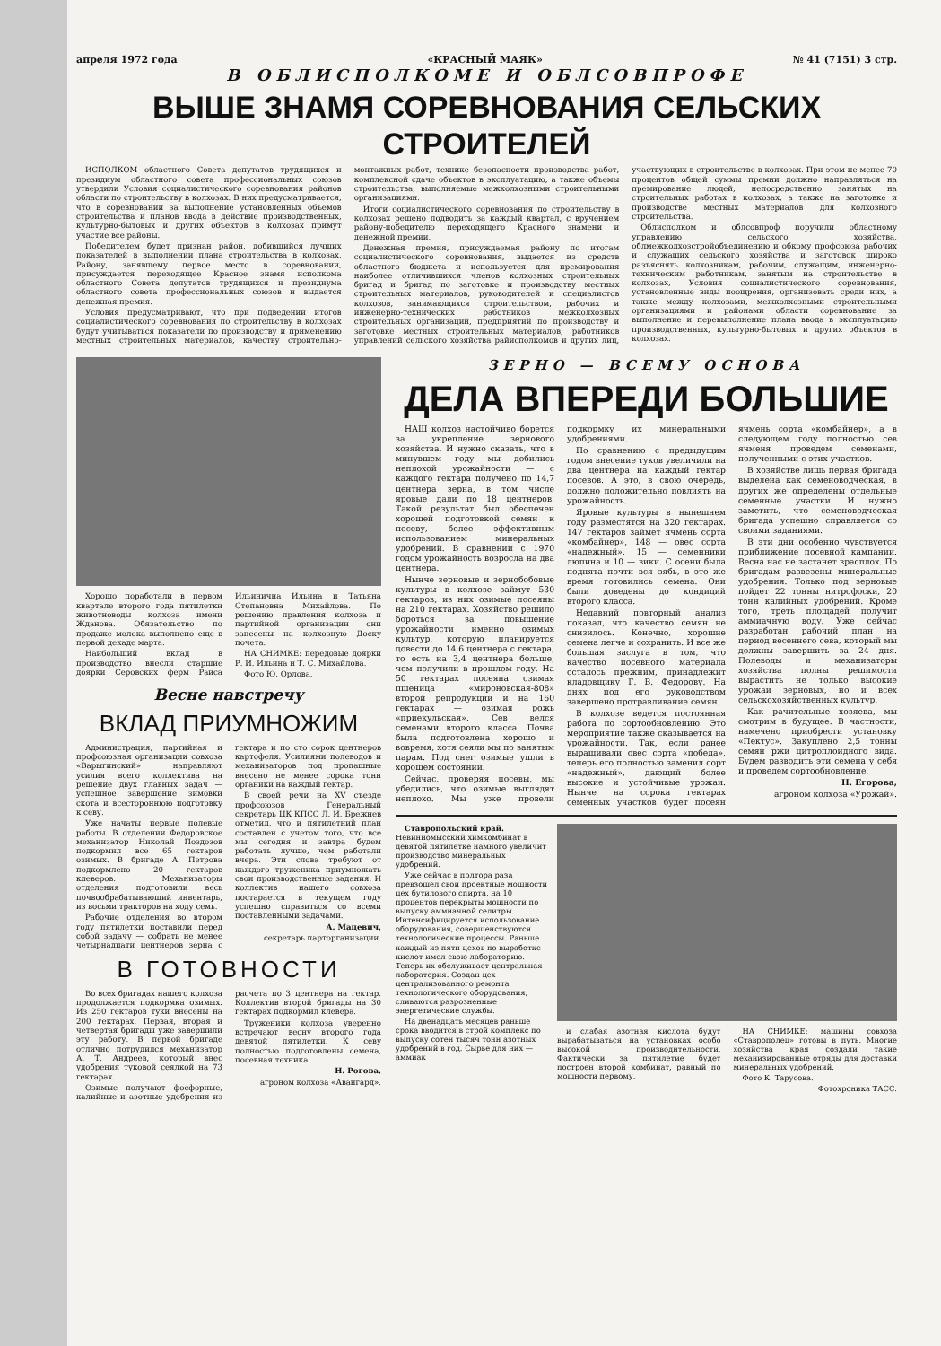апреля 1972 года «КРАСНЫЙ МАЯК» № 41 (7151) 3 стр.
В ОБЛИСПОЛКОМЕ И ОБЛСОВПРОФЕ
ВЫШЕ ЗНАМЯ СОРЕВНОВАНИЯ СЕЛЬСКИХ СТРОИТЕЛЕЙ
ИСПОЛКОМ областного Совета депутатов трудящихся и президиум областного совета профессиональных союзов утвердили Условия социалистического соревнования районов области по строительству в колхозах. В них предусматривается, что в соревновании за выполнение установленных объемов строительства и планов ввода в действие производственных, культурно-бытовых и других объектов в колхозах примут участие все районы.
Победителем будет признан район, добившийся лучших показателей в выполнении плана строительства в колхозах. Району, занявшему первое место в соревновании, присуждается переходящее Красное знамя исполкома областного Совета депутатов трудящихся и президиума областного совета профессиональных союзов и выдается денежная премия.
Условия предусматривают, что при подведении итогов социалистического соревнования по строительству в колхозах будут учитываться показатели по производству и применению местных строительных материалов, качеству строительно-монтажных работ, технике безопасности производства работ, комплексной сдаче объектов в эксплуатацию, а также объемы строительства, выполняемые межколхозными строительными организациями.
Итоги социалистического соревнования по строительству в колхозах решено подводить за каждый квартал, с вручением району-победителю переходящего Красного знамени и денежной премии.
Денежная премия, присуждаемая району по итогам социалистического соревнования, выдается из средств областного бюджета и используется для премирования наиболее отличившихся членов колхозных строительных бригад и бригад по заготовке и производству местных строительных материалов, руководителей и специалистов колхозов, занимающихся строительством, рабочих и инженерно-технических работников межколхозных строительных организаций, предприятий по производству и заготовке местных строительных материалов, работников управлений сельского хозяйства райисполкомов и других лиц, участвующих в строительстве в колхозах. При этом не менее 70 процентов общей суммы премии должно направляться на премирование людей, непосредственно занятых на строительных работах в колхозах, а также на заготовке и производстве местных материалов для колхозного строительства.
Облисполком и облсовпроф поручили областному управлению сельского хозяйства, облмежколхозстройобъединению и обкому профсоюза рабочих и служащих сельского хозяйства и заготовок широко разъяснять колхозникам, рабочим, служащим, инженерно-техническим работникам, занятым на строительстве в колхозах, Условия социалистического соревнования, установленные виды поощрения, организовать среди них, а также между колхозами, межколхозными строительными организациями и районами области соревнование за выполнение и перевыполнение плана ввода в эксплуатацию производственных, культурно-бытовых и других объектов в колхозах.
Хорошо поработали в первом квартале второго года пятилетки животноводы колхоза имени Жданова. Обязательство по продаже молока выполнено еще в первой декаде марта.
Наибольший вклад в производство внесли старшие доярки Серовских ферм Раиса Ильинична Ильина и Татьяна Степановна Михайлова. По решению правления колхоза и партийной организации они занесены на колхозную Доску почета.
НА СНИМКЕ: передовые доярки Р. И. Ильина и Т. С. Михайлова.
Фото Ю. Орлова.
Весне навстречу
ВКЛАД ПРИУМНОЖИМ
Администрация, партийная и профсоюзная организации совхоза «Варыгинский» направляют усилия всего коллектива на решение двух главных задач — успешное завершение зимовки скота и всестороннюю подготовку к севу.
Уже начаты первые полевые работы. В отделении Федоровское механизатор Николай Поздозов подкормил все 65 гектаров озимых. В бригаде А. Петрова подкормлено 20 гектаров клеверов. Механизаторы отделения подготовили весь почвообрабатывающий инвентарь, из восьми тракторов на ходу семь.
Рабочие отделения во втором году пятилетки поставили перед собой задачу — собрать не менее четырнадцати центнеров зерна с гектара и по сто сорок центнеров картофеля. Усилиями полеводов и механизаторов под пропашные внесено не менее сорока тонн органики на каждый гектар.
В своей речи на XV съезде профсоюзов Генеральный секретарь ЦК КПСС Л. И. Брежнев отметил, что и пятилетний план составлен с учетом того, что все мы сегодня и завтра будем работать лучше, чем работали вчера. Эти слова требуют от каждого труженика приумножать свои производственные задания. И коллектив нашего совхоза постарается в текущем году успешно справиться со всеми поставленными задачами.
А. Мацевич,
секретарь парторганизации.
В ГОТОВНОСТИ
Во всех бригадах нашего колхоза продолжается подкормка озимых. Из 250 гектаров туки внесены на 200 гектарах. Первая, вторая и четвертая бригады уже завершили эту работу. В первой бригаде отлично потрудился механизатор А. Т. Андреев, который внес удобрения туковой сеялкой на 73 гектарах.
Озимые получают фосфорные, калийные и азотные удобрения из расчета по 3 центнера на гектар. Коллектив второй бригады на 30 гектарах подкормил клевера.
Труженики колхоза уверенно встречают весну второго года девятой пятилетки. К севу полностью подготовлены семена, посевная техника.
Н. Рогова,
агроном колхоза «Авангард».
ЗЕРНО — ВСЕМУ ОСНОВА
ДЕЛА ВПЕРЕДИ БОЛЬШИЕ
НАШ колхоз настойчиво борется за укрепление зернового хозяйства. И нужно сказать, что в минувшем году мы добились неплохой урожайности — с каждого гектара получено по 14,7 центнера зерна, в том числе яровые дали по 18 центнеров. Такой результат был обеспечен хорошей подготовкой семян к посеву, более эффективным использованием минеральных удобрений. В сравнении с 1970 годом урожайность возросла на два центнера.
Нынче зерновые и зернобобовые культуры в колхозе займут 530 гектаров, из них озимые посеяны на 210 гектарах. Хозяйство решило бороться за повышение урожайности именно озимых культур, которую планируется довести до 14,6 центнера с гектара, то есть на 3,4 центнера больше, чем получили в прошлом году. На 50 гектарах посеяна озимая пшеница «мироновская-808» второй репродукции и на 160 гектарах — озимая рожь «приекульская». Сев велся семенами второго класса. Почва была подготовлена хорошо и вовремя, хотя сеяли мы по занятым парам. Под снег озимые ушли в хорошем состоянии.
Сейчас, проверяя посевы, мы убедились, что озимые выглядят неплохо. Мы уже провели подкормку их минеральными удобрениями.
По сравнению с предыдущим годом внесение туков увеличили на два центнера на каждый гектар посевов. А это, в свою очередь, должно положительно повлиять на урожайность.
Яровые культуры в нынешнем году разместятся на 320 гектарах. 147 гектаров займет ячмень сорта «комбайнер», 148 — овес сорта «надежный», 15 — семенники люпина и 10 — вики. С осени была поднята почти вся зябь, в это же время готовились семена. Они были доведены до кондиций второго класса.
Недавний повторный анализ показал, что качество семян не снизилось. Конечно, хорошие семена легче и сохранить. И все же большая заслуга в том, что качество посевного материала осталось прежним, принадлежит кладовщику Г. В. Федорову. На днях под его руководством завершено протравливание семян.
В колхозе ведется постоянная работа по сортообновлению. Это мероприятие также сказывается на урожайности. Так, если ранее выращивали овес сорта «победа», теперь его полностью заменил сорт «надежный», дающий более высокие и устойчивые урожаи. Нынче на сорока гектарах семенных участков будет посеян ячмень сорта «комбайнер», а в следующем году полностью сев ячменя проведем семенами, полученными с этих участков.
В хозяйстве лишь первая бригада выделена как семеноводческая, в других же определены отдельные семенные участки. И нужно заметить, что семеноводческая бригада успешно справляется со своими заданиями.
В эти дни особенно чувствуется приближение посевной кампании. Весна нас не застанет врасплох. По бригадам развезены минеральные удобрения. Только под зерновые пойдет 22 тонны нитрофоски, 20 тонн калийных удобрений. Кроме того, треть площадей получит аммиачную воду. Уже сейчас разработан рабочий план на период весеннего сева, который мы должны завершить за 24 дня. Полеводы и механизаторы хозяйства полны решимости вырастить не только высокие урожаи зерновых, но и всех сельскохозяйственных культур.
Как рачительные хозяева, мы смотрим в будущее. В частности, намечено приобрести установку «Пектус». Закуплено 2,5 тонны семян ржи цитроплоидного вида. Будем разводить эти семена у себя и проведем сортообновление.
Н. Егорова,
агроном колхоза «Урожай».
Ставропольский край. Невинномысский химкомбинат в девятой пятилетке намного увеличит производство минеральных удобрений.
Уже сейчас в полтора раза превзошел свои проектные мощности цех бутилового спирта, на 10 процентов перекрыты мощности по выпуску аммиачной селитры. Интенсифицируется использование оборудования, совершенствуются технологические процессы. Раньше каждый из пяти цехов по выработке кислот имел свою лабораторию. Теперь их обслуживает центральная лаборатория. Создан цех централизованного ремонта технологического оборудования, сливаются разрозненные энергетические службы.
На двенадцать месяцев раньше срока вводится в строй комплекс по выпуску сотен тысяч тонн азотных удобрений в год. Сырье для них — аммиак
и слабая азотная кислота будут вырабатываться на установках особо высокой производительности. Фактически за пятилетие будет построен второй комбинат, равный по мощности первому.
НА СНИМКЕ: машины совхоза «Ставрополец» готовы в путь. Многие хозяйства края создали такие механизированные отряды для доставки минеральных удобрений.
Фото К. Тарусова.
Фотохроника ТАСС.